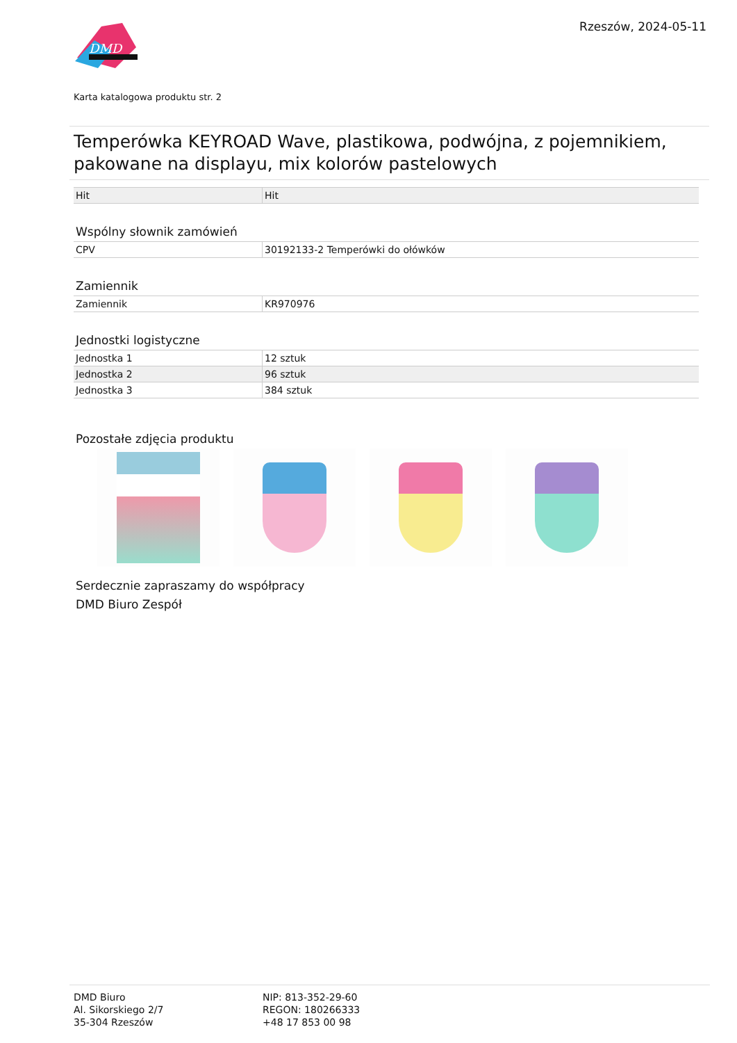DMD
Rzeszów, 2024-05-11
Karta katalogowa produktu str. 2
Temperówka KEYROAD Wave, plastikowa, podwójna, z pojemnikiem, pakowane na displayu, mix kolorów pastelowych
| Hit | Hit |
Wspólny słownik zamówień
| CPV | 30192133-2 Temperówki do ołówków |
Zamiennik
| Zamiennik | KR970976 |
Jednostki logistyczne
| Jednostka 1 | 12 sztuk |
| Jednostka 2 | 96 sztuk |
| Jednostka 3 | 384 sztuk |
Pozostałe zdjęcia produktu
Serdecznie zapraszamy do współpracy
DMD Biuro Zespół
DMD Biuro
Al. Sikorskiego 2/7
35-304 Rzeszów
NIP: 813-352-29-60
REGON: 180266333
+48 17 853 00 98